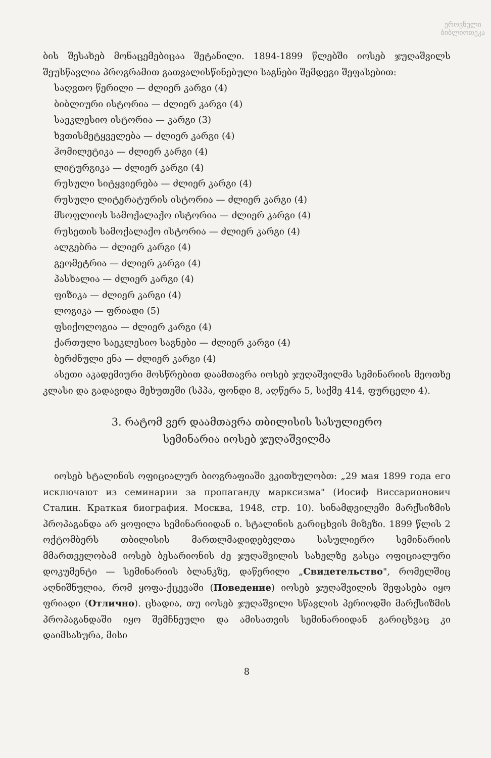ეროვნული
ბიბლიოთეკა
ბის შესახებ მონაცემებიცაა შეტანილი. 1894-1899 წლებში იოსებ ჯუღაშვილს შეუსწავლია პროგრამით გათვალისწინებული საგნები შემდეგი შეფასებით:
საღვთო წერილი — ძლიერ კარგი (4)
ბიბლიური ისტორია — ძლიერ კარგი (4)
საეკლესიო ისტორია — კარგი (3)
ხვთისმეტყველება — ძლიერ კარგი (4)
ჰომილეტიკა — ძლიერ კარგი (4)
ლიტურგიკა — ძლიერ კარგი (4)
რუსული სიტყვიერება — ძლიერ კარგი (4)
რუსული ლიტერატურის ისტორია — ძლიერ კარგი (4)
მსოფლიოს სამოქალაქო ისტორია — ძლიერ კარგი (4)
რუსეთის სამოქალაქო ისტორია — ძლიერ კარგი (4)
ალგებრა — ძლიერ კარგი (4)
გეომეტრია — ძლიერ კარგი (4)
პასხალია — ძლიერ კარგი (4)
ფიზიკა — ძლიერ კარგი (4)
ლოგიკა — ფრიადი (5)
ფსიქოლოგია — ძლიერ კარგი (4)
ქართული საეკლესიო საგნები — ძლიერ კარგი (4)
ბერძნული ენა — ძლიერ კარგი (4)
ასეთი აკადემიური მოსწრებით დაამთავრა იოსებ ჯუღაშვილმა სემინარიის მეოთხე კლასი და გადავიდა მეხუთეში (სპპა, ფონდი 8, აღწერა 5, საქმე 414, ფურცელი 4).
3. რატომ ვერ დაამთავრა თბილისის სასულიერო
სემინარია იოსებ ჯუღაშვილმა
იოსებ სტალინის ოფიციალურ ბიოგრაფიაში ვკითხულობთ: „29 мая 1899 года его исключают из семинарии за пропаганду марксизма" (Иосиф Виссарионович Сталин. Краткая биография. Москва, 1948, стр. 10). სინამდვილეში მარქსიზმის პროპაგანდა არ ყოფილა სემინარიიდან ი. სტალინის გარიცხვის მიზეზი. 1899 წლის 2 ოქტომბერს თბილისის მართლმადიდებელთა სასულიერო სემინარიის მმართველობამ იოსებ ბესარიონის ძე ჯუღაშვილის სახელზე გასცა ოფიციალური დოკუმენტი — სემინარიის ბლანკზე, დაწერილი „Свидетельство", რომელშიც აღნიშნულია, რომ ყოფა-ქცევაში (Поведение) იოსებ ჯუღაშვილის შეფასება იყო ფრიადი (Отлично). ცხადია, თუ იოსებ ჯუღაშვილი სწავლის პერიოდში მარქსიზმის პროპაგანდაში იყო შემჩნეული და ამისათვის სემინარიიდან გარიცხვაც კი დაიმსახურა, მისი
8